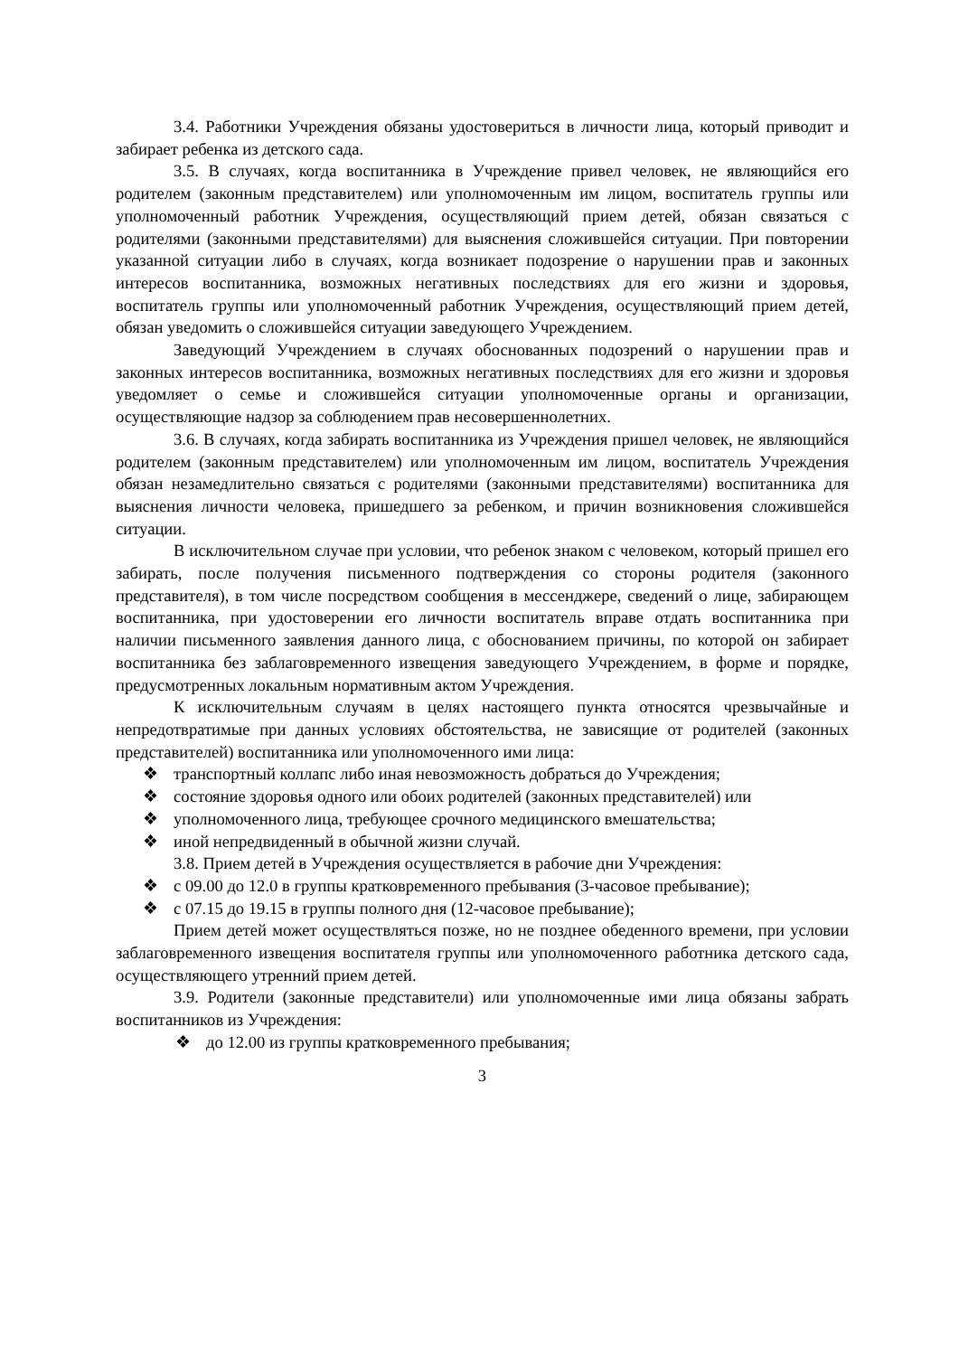3.4. Работники Учреждения обязаны удостовериться в личности лица, который приводит и забирает ребенка из детского сада.
3.5. В случаях, когда воспитанника в Учреждение привел человек, не являющийся его родителем (законным представителем) или уполномоченным им лицом, воспитатель группы или уполномоченный работник Учреждения, осуществляющий прием детей, обязан связаться с родителями (законными представителями) для выяснения сложившейся ситуации. При повторении указанной ситуации либо в случаях, когда возникает подозрение о нарушении прав и законных интересов воспитанника, возможных негативных последствиях для его жизни и здоровья, воспитатель группы или уполномоченный работник Учреждения, осуществляющий прием детей, обязан уведомить о сложившейся ситуации заведующего Учреждением.
Заведующий Учреждением в случаях обоснованных подозрений о нарушении прав и законных интересов воспитанника, возможных негативных последствиях для его жизни и здоровья уведомляет о семье и сложившейся ситуации уполномоченные органы и организации, осуществляющие надзор за соблюдением прав несовершеннолетних.
3.6. В случаях, когда забирать воспитанника из Учреждения пришел человек, не являющийся родителем (законным представителем) или уполномоченным им лицом, воспитатель Учреждения обязан незамедлительно связаться с родителями (законными представителями) воспитанника для выяснения личности человека, пришедшего за ребенком, и причин возникновения сложившейся ситуации.
В исключительном случае при условии, что ребенок знаком с человеком, который пришел его забирать, после получения письменного подтверждения со стороны родителя (законного представителя), в том числе посредством сообщения в мессенджере, сведений о лице, забирающем воспитанника, при удостоверении его личности воспитатель вправе отдать воспитанника при наличии письменного заявления данного лица, с обоснованием причины, по которой он забирает воспитанника без заблаговременного извещения заведующего Учреждением, в форме и порядке, предусмотренных локальным нормативным актом Учреждения.
К исключительным случаям в целях настоящего пункта относятся чрезвычайные и непредотвратимые при данных условиях обстоятельства, не зависящие от родителей (законных представителей) воспитанника или уполномоченного ими лица:
❖ транспортный коллапс либо иная невозможность добраться до Учреждения;
❖ состояние здоровья одного или обоих родителей (законных представителей) или
❖ уполномоченного лица, требующее срочного медицинского вмешательства;
❖ иной непредвиденный в обычной жизни случай.
3.8. Прием детей в Учреждения осуществляется в рабочие дни Учреждения:
❖ с 09.00 до 12.0 в группы кратковременного пребывания (3-часовое пребывание);
❖ с 07.15 до 19.15 в группы полного дня (12-часовое пребывание);
Прием детей может осуществляться позже, но не позднее обеденного времени, при условии заблаговременного извещения воспитателя группы или уполномоченного работника детского сада, осуществляющего утренний прием детей.
3.9. Родители (законные представители) или уполномоченные ими лица обязаны забрать воспитанников из Учреждения:
❖ до 12.00 из группы кратковременного пребывания;
3